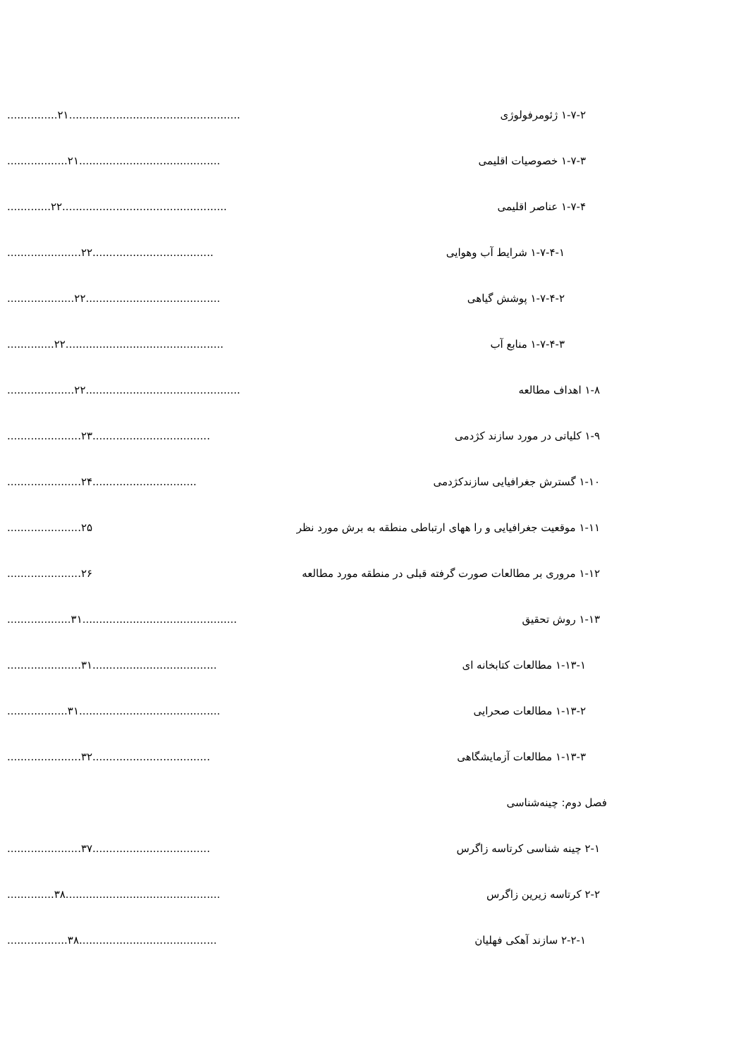۱-۷-۲ ژئومرفولوژی...............۲۱...................................................
۱-۷-۳ خصوصیات اقلیمی..................۲۱..........................................
۱-۷-۴ عناصر اقلیمی.............۲۲.................................................
۱-۷-۴-۱ شرایط آب وهوایی......................۲۲....................................
۱-۷-۴-۲ پوشش گیاهی....................۲۲........................................
۱-۷-۴-۳ منابع آب..............۲۲...............................................
۱-۸ اهداف مطالعه....................۲۲..............................................
۱-۹ کلیاتی در مورد سازند کژدمی......................۲۳...................................
۱-۱۰ گسترش جغرافیایی سازندکژدمی......................۲۴...............................
۱-۱۱ موقعیت جغرافیایی و را ههای ارتباطی منطقه به برش مورد نظر......................۲۵
۱-۱۲ مروری بر مطالعات صورت گرفته قبلی در منطقه مورد مطالعه......................۲۶
۱-۱۳ روش تحقیق...................۳۱..............................................
۱-۱۳-۱ مطالعات کتابخانه ای......................۳۱.....................................
۱-۱۳-۲ مطالعات صحرایی..................۳۱..........................................
۱-۱۳-۳ مطالعات آزمایشگاهی......................۳۲...................................
فصل دوم: چینه‌شناسی
۲-۱ چینه شناسی کرتاسه زاگرس......................۳۷...................................
۲-۲ کرتاسه زیرین زاگرس..............۳۸..............................................
۲-۲-۱ سازند آهکی فهلیان..................۳۸.........................................